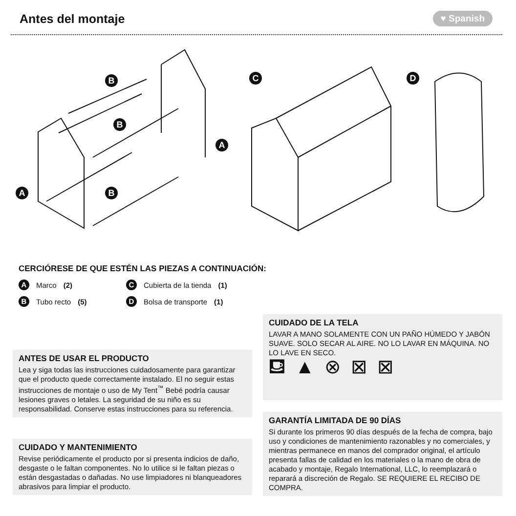Antes del montaje
♥ Spanish
B
B
B
A
A
C D
CERCIÓRESE DE QUE ESTÉN LAS PIEZAS A CONTINUACIÓN:
A Marco (2)
C Cubierta de la tienda (1)
B Tubo recto (5)
D Bolsa de transporte (1)
CUIDADO DE LA TELA
LAVAR A MANO SOLAMENTE CON UN PAÑO HÚMEDO Y JABÓN SUAVE. SOLO SECAR AL AIRE. NO LO LAVAR EN MÁQUINA. NO LO LAVE EN SECO.
⛾▲⊗⊠⊠
ANTES DE USAR EL PRODUCTO
Lea y siga todas las instrucciones cuidadosamente para garantizar que el producto quede correctamente instalado. El no seguir estas instrucciones de montaje o uso de My Tent<sup>™</sup> Bebé podría causar lesiones graves o letales. La seguridad de su niño es su responsabilidad. Conserve estas instrucciones para su referencia.
GARANTÍA LIMITADA DE 90 DÍAS
Si durante los primeros 90 días después de la fecha de compra, bajo uso y condiciones de mantenimiento razonables y no comerciales, y mientras permanece en manos del comprador original, el artículo presenta fallas de calidad en los materiales o la mano de obra de acabado y montaje, Regalo International, LLC, lo reemplazará o reparará a discreción de Regalo. SE REQUIERE EL RECIBO DE COMPRA.
CUIDADO Y MANTENIMIENTO
Revise periódicamente el producto por si presenta indicios de daño, desgaste o le faltan componentes. No lo utilice si le faltan piezas o están desgastadas o dañadas. No use limpiadores ni blanqueadores abrasivos para limpiar el producto.